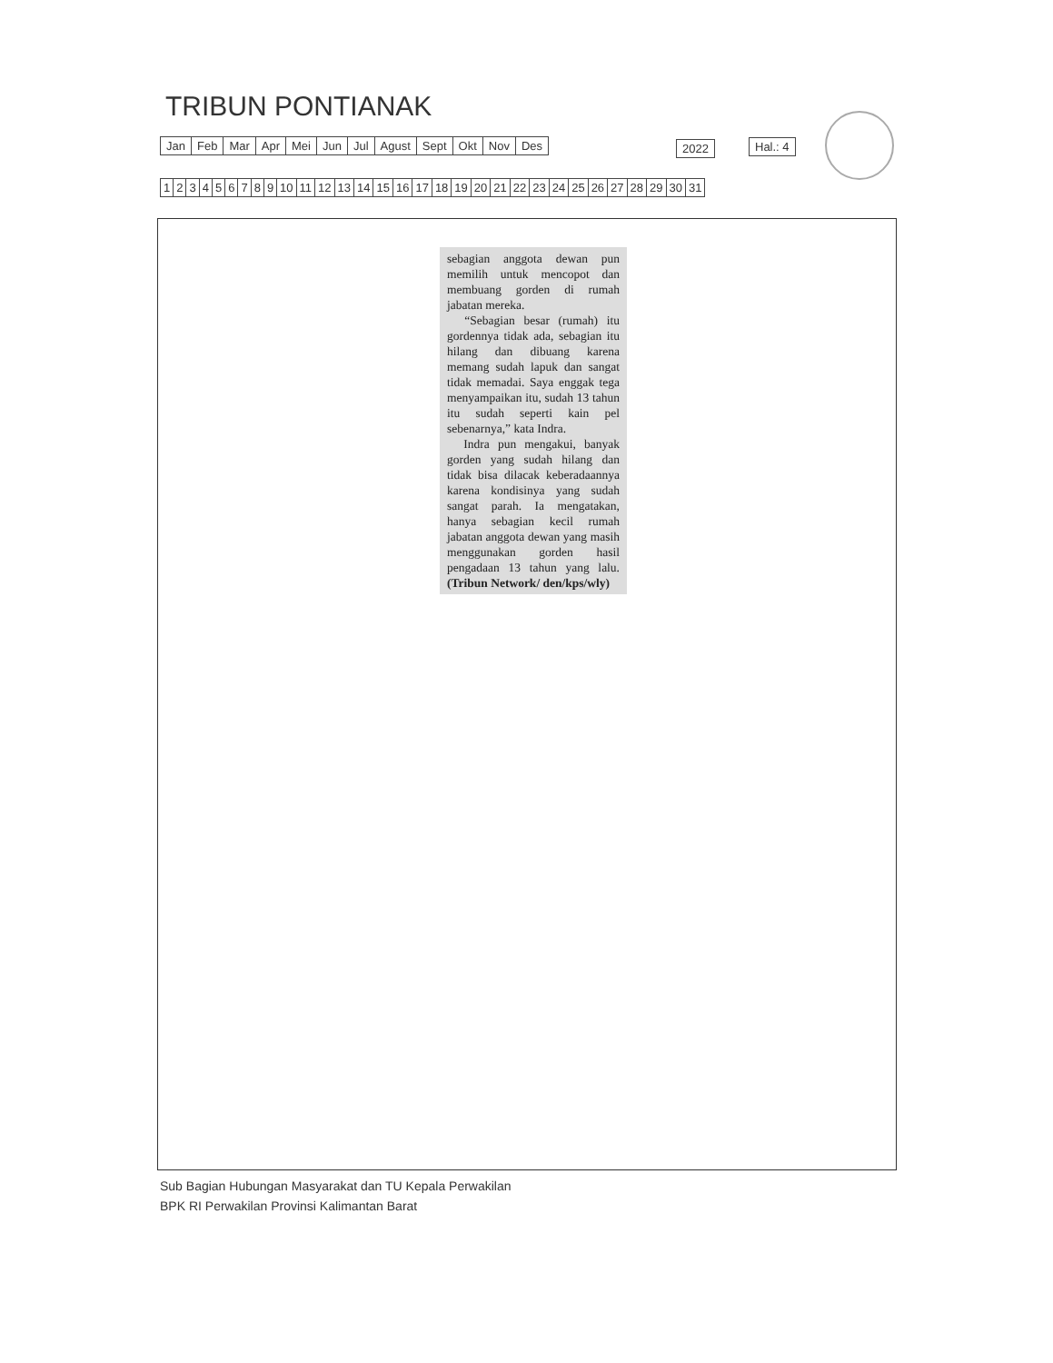TRIBUN PONTIANAK
| Jan | Feb | Mar | Apr | Mei | Jun | Jul | Agust | Sept | Okt | Nov | Des |
| 2022 |
| Hal.: 4 |
| 1 | 2 | 3 | 4 | 5 | 6 | 7 | 8 | 9 | 10 | 11 | 12 | 13 | 14 | 15 | 16 | 17 | 18 | 19 | 20 | 21 | 22 | 23 | 24 | 25 | 26 | 27 | 28 | 29 | 30 | 31 |
sebagian anggota dewan pun memilih untuk mencopot dan membuang gorden di rumah jabatan mereka.
“Sebagian besar (rumah) itu gordennya tidak ada, sebagian itu hilang dan dibuang karena memang sudah lapuk dan sangat tidak memadai. Saya enggak tega menyampaikan itu, sudah 13 tahun itu sudah seperti kain pel sebenarnya,” kata Indra.
Indra pun mengakui, banyak gorden yang sudah hilang dan tidak bisa dilacak keberadaannya karena kondisinya yang sudah sangat parah. Ia mengatakan, hanya sebagian kecil rumah jabatan anggota dewan yang masih menggunakan gorden hasil pengadaan 13 tahun yang lalu. (Tribun Network/ den/kps/wly)
Sub Bagian Hubungan Masyarakat dan TU Kepala Perwakilan
BPK RI Perwakilan Provinsi Kalimantan Barat